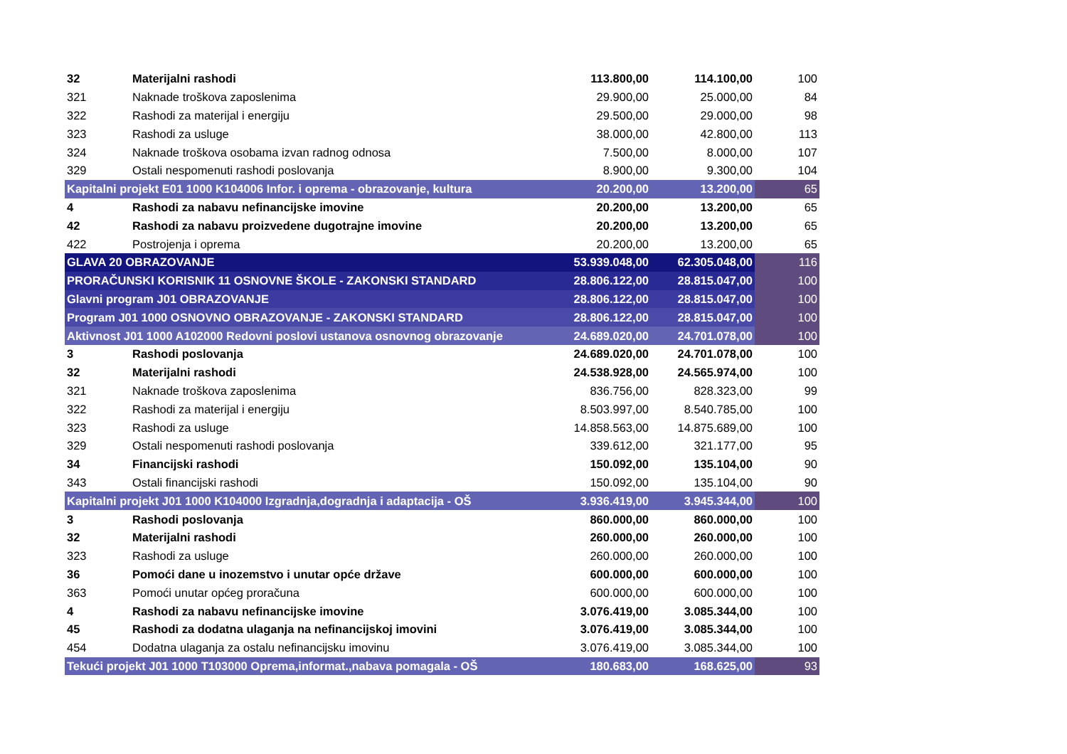| 32 | Materijalni rashodi | 113.800,00 | 114.100,00 | 100 |
| 321 | Naknade troškova zaposlenima | 29.900,00 | 25.000,00 | 84 |
| 322 | Rashodi za materijal i energiju | 29.500,00 | 29.000,00 | 98 |
| 323 | Rashodi za usluge | 38.000,00 | 42.800,00 | 113 |
| 324 | Naknade troškova osobama izvan radnog odnosa | 7.500,00 | 8.000,00 | 107 |
| 329 | Ostali nespomenuti rashodi poslovanja | 8.900,00 | 9.300,00 | 104 |
| Kapitalni projekt E01 1000 K104006 Infor. i oprema - obrazovanje, kultura | | 20.200,00 | 13.200,00 | 65 |
| 4 | Rashodi za nabavu nefinancijske imovine | 20.200,00 | 13.200,00 | 65 |
| 42 | Rashodi za nabavu proizvedene dugotrajne imovine | 20.200,00 | 13.200,00 | 65 |
| 422 | Postrojenja i oprema | 20.200,00 | 13.200,00 | 65 |
| GLAVA 20 OBRAZOVANJE | | 53.939.048,00 | 62.305.048,00 | 116 |
| PRORAČUNSKI KORISNIK 11 OSNOVNE ŠKOLE - ZAKONSKI STANDARD | | 28.806.122,00 | 28.815.047,00 | 100 |
| Glavni program J01 OBRAZOVANJE | | 28.806.122,00 | 28.815.047,00 | 100 |
| Program J01 1000 OSNOVNO OBRAZOVANJE - ZAKONSKI STANDARD | | 28.806.122,00 | 28.815.047,00 | 100 |
| Aktivnost J01 1000 A102000 Redovni poslovi ustanova osnovnog obrazovanje | | 24.689.020,00 | 24.701.078,00 | 100 |
| 3 | Rashodi poslovanja | 24.689.020,00 | 24.701.078,00 | 100 |
| 32 | Materijalni rashodi | 24.538.928,00 | 24.565.974,00 | 100 |
| 321 | Naknade troškova zaposlenima | 836.756,00 | 828.323,00 | 99 |
| 322 | Rashodi za materijal i energiju | 8.503.997,00 | 8.540.785,00 | 100 |
| 323 | Rashodi za usluge | 14.858.563,00 | 14.875.689,00 | 100 |
| 329 | Ostali nespomenuti rashodi poslovanja | 339.612,00 | 321.177,00 | 95 |
| 34 | Financijski rashodi | 150.092,00 | 135.104,00 | 90 |
| 343 | Ostali financijski rashodi | 150.092,00 | 135.104,00 | 90 |
| Kapitalni projekt J01 1000 K104000 Izgradnja,dogradnja i adaptacija - OŠ | | 3.936.419,00 | 3.945.344,00 | 100 |
| 3 | Rashodi poslovanja | 860.000,00 | 860.000,00 | 100 |
| 32 | Materijalni rashodi | 260.000,00 | 260.000,00 | 100 |
| 323 | Rashodi za usluge | 260.000,00 | 260.000,00 | 100 |
| 36 | Pomoći dane u inozemstvo i unutar opće države | 600.000,00 | 600.000,00 | 100 |
| 363 | Pomoći unutar općeg proračuna | 600.000,00 | 600.000,00 | 100 |
| 4 | Rashodi za nabavu nefinancijske imovine | 3.076.419,00 | 3.085.344,00 | 100 |
| 45 | Rashodi za dodatna ulaganja na nefinancijskoj imovini | 3.076.419,00 | 3.085.344,00 | 100 |
| 454 | Dodatna ulaganja za ostalu nefinancijsku imovinu | 3.076.419,00 | 3.085.344,00 | 100 |
| Tekući projekt J01 1000 T103000 Oprema,informat.,nabava pomagala - OŠ | | 180.683,00 | 168.625,00 | 93 |